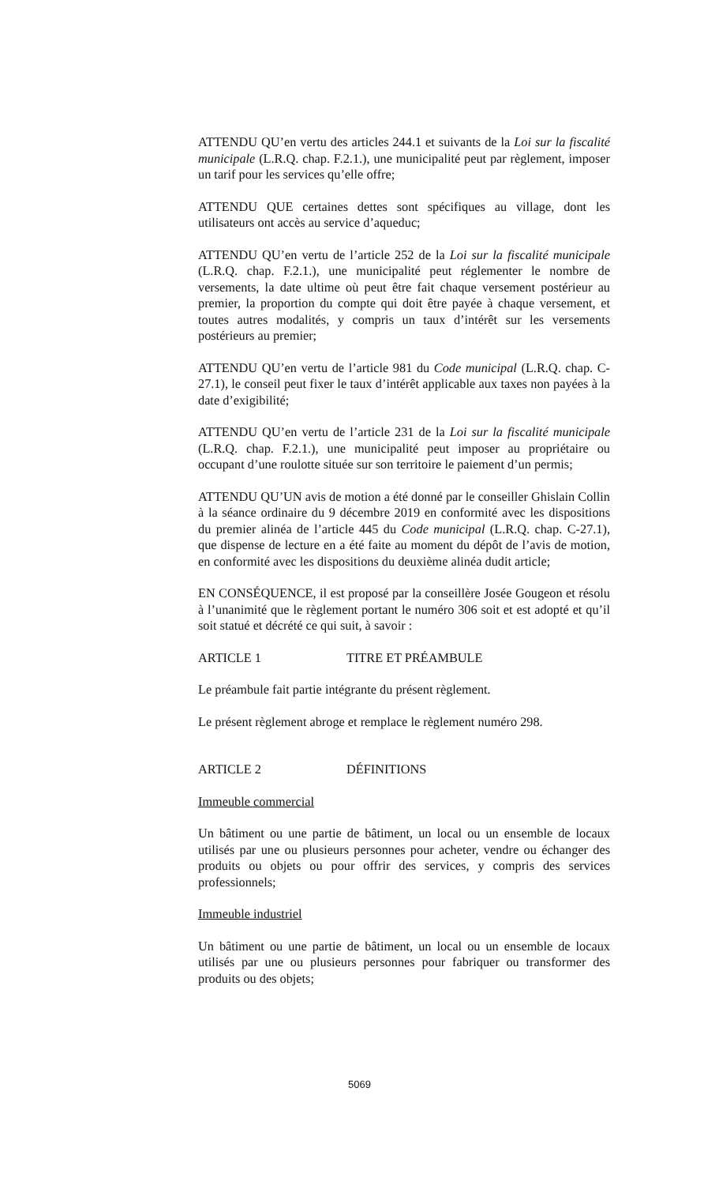ATTENDU QU’en vertu des articles 244.1 et suivants de la Loi sur la fiscalité municipale (L.R.Q. chap. F.2.1.), une municipalité peut par règlement, imposer un tarif pour les services qu’elle offre;
ATTENDU QUE certaines dettes sont spécifiques au village, dont les utilisateurs ont accès au service d’aqueduc;
ATTENDU QU’en vertu de l’article 252 de la Loi sur la fiscalité municipale (L.R.Q. chap. F.2.1.), une municipalité peut réglementer le nombre de versements, la date ultime où peut être fait chaque versement postérieur au premier, la proportion du compte qui doit être payée à chaque versement, et toutes autres modalités, y compris un taux d’intérêt sur les versements postérieurs au premier;
ATTENDU QU’en vertu de l’article 981 du Code municipal (L.R.Q. chap. C-27.1), le conseil peut fixer le taux d’intérêt applicable aux taxes non payées à la date d’exigibilité;
ATTENDU QU’en vertu de l’article 231 de la Loi sur la fiscalité municipale (L.R.Q. chap. F.2.1.), une municipalité peut imposer au propriétaire ou occupant d’une roulotte située sur son territoire le paiement d’un permis;
ATTENDU QU’UN avis de motion a été donné par le conseiller Ghislain Collin à la séance ordinaire du 9 décembre 2019 en conformité avec les dispositions du premier alinéa de l’article 445 du Code municipal (L.R.Q. chap. C-27.1), que dispense de lecture en a été faite au moment du dépôt de l’avis de motion, en conformité avec les dispositions du deuxième alinéa dudit article;
EN CONSÉQUENCE, il est proposé par la conseillère Josée Gougeon et résolu à l’unanimité que le règlement portant le numéro 306 soit et est adopté et qu’il soit statué et décrété ce qui suit, à savoir :
ARTICLE 1 TITRE ET PRÉAMBULE
Le préambule fait partie intégrante du présent règlement.
Le présent règlement abroge et remplace le règlement numéro 298.
ARTICLE 2 DÉFINITIONS
Immeuble commercial
Un bâtiment ou une partie de bâtiment, un local ou un ensemble de locaux utilisés par une ou plusieurs personnes pour acheter, vendre ou échanger des produits ou objets ou pour offrir des services, y compris des services professionnels;
Immeuble industriel
Un bâtiment ou une partie de bâtiment, un local ou un ensemble de locaux utilisés par une ou plusieurs personnes pour fabriquer ou transformer des produits ou des objets;
5069